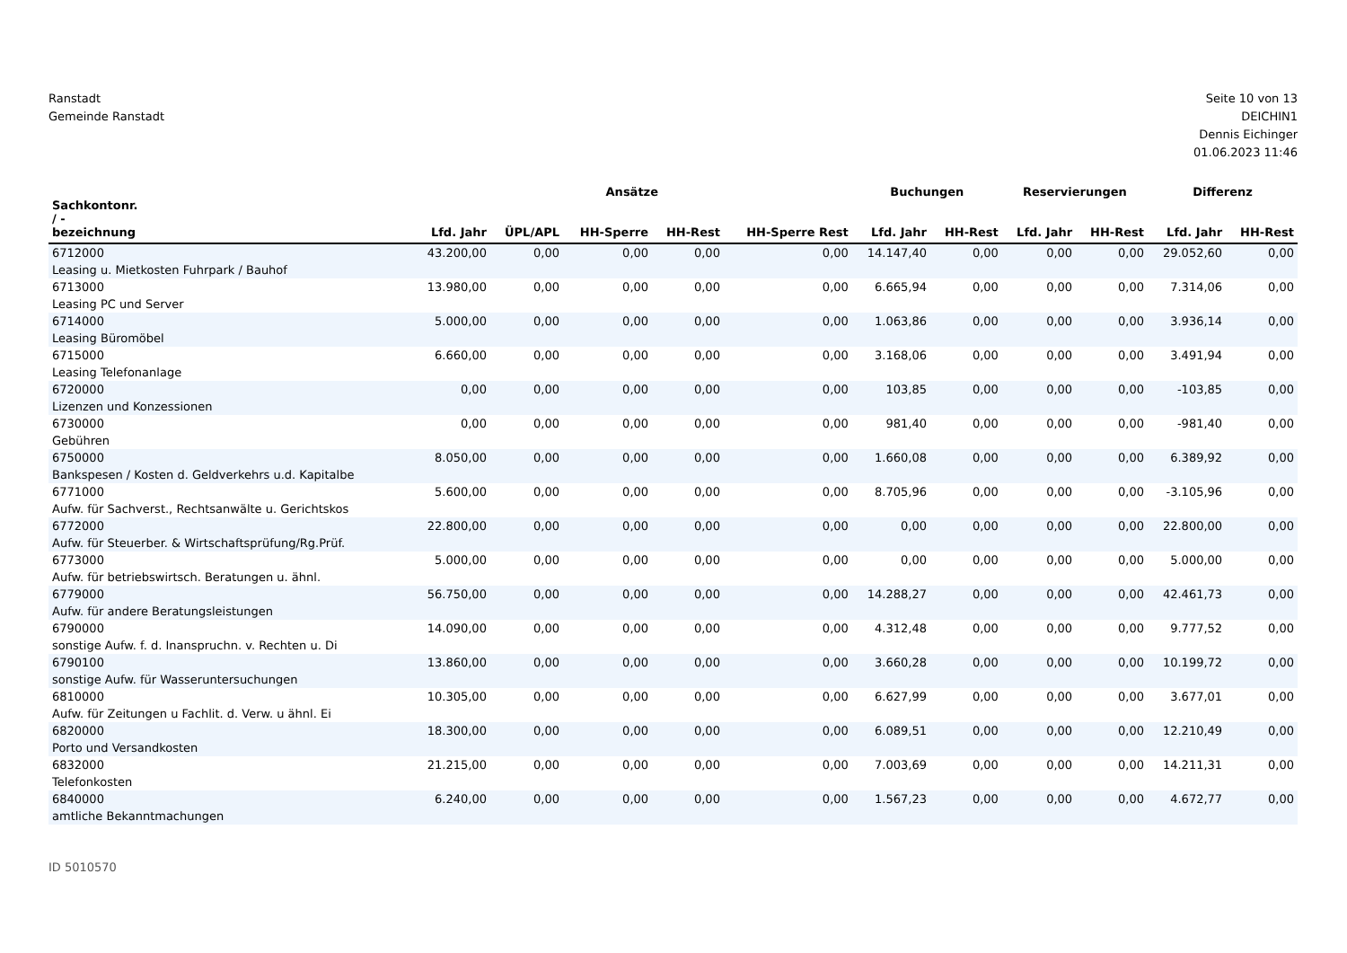Ranstadt
Gemeinde Ranstadt
Seite 10 von 13
DEICHIN1
Dennis Eichinger
01.06.2023 11:46
| | Ansätze | | | | | Buchungen | | Reservierungen | | Differenz | |
| --- | --- | --- | --- | --- | --- | --- | --- | --- | --- | --- | --- |
| Sachkontonr. / - bezeichnung | Lfd. Jahr | ÜPL/APL | HH-Sperre | HH-Rest | HH-Sperre Rest | Lfd. Jahr | HH-Rest | Lfd. Jahr | HH-Rest | Lfd. Jahr | HH-Rest |
| 6712000 Leasing u. Mietkosten Fuhrpark / Bauhof | 43.200,00 | 0,00 | 0,00 | 0,00 | 0,00 | 14.147,40 | 0,00 | 0,00 | 0,00 | 29.052,60 | 0,00 |
| 6713000 Leasing PC und Server | 13.980,00 | 0,00 | 0,00 | 0,00 | 0,00 | 6.665,94 | 0,00 | 0,00 | 0,00 | 7.314,06 | 0,00 |
| 6714000 Leasing Büromöbel | 5.000,00 | 0,00 | 0,00 | 0,00 | 0,00 | 1.063,86 | 0,00 | 0,00 | 0,00 | 3.936,14 | 0,00 |
| 6715000 Leasing Telefonanlage | 6.660,00 | 0,00 | 0,00 | 0,00 | 0,00 | 3.168,06 | 0,00 | 0,00 | 0,00 | 3.491,94 | 0,00 |
| 6720000 Lizenzen und Konzessionen | 0,00 | 0,00 | 0,00 | 0,00 | 0,00 | 103,85 | 0,00 | 0,00 | 0,00 | -103,85 | 0,00 |
| 6730000 Gebühren | 0,00 | 0,00 | 0,00 | 0,00 | 0,00 | 981,40 | 0,00 | 0,00 | 0,00 | -981,40 | 0,00 |
| 6750000 Bankspesen / Kosten d. Geldverkehrs u.d. Kapitalbe | 8.050,00 | 0,00 | 0,00 | 0,00 | 0,00 | 1.660,08 | 0,00 | 0,00 | 0,00 | 6.389,92 | 0,00 |
| 6771000 Aufw. für Sachverst., Rechtsanwälte u. Gerichtskos | 5.600,00 | 0,00 | 0,00 | 0,00 | 0,00 | 8.705,96 | 0,00 | 0,00 | 0,00 | -3.105,96 | 0,00 |
| 6772000 Aufw. für Steuerber. & Wirtschaftsprüfung/Rg.Prüf. | 22.800,00 | 0,00 | 0,00 | 0,00 | 0,00 | 0,00 | 0,00 | 0,00 | 0,00 | 22.800,00 | 0,00 |
| 6773000 Aufw. für betriebswirtsch. Beratungen u. ähnl. | 5.000,00 | 0,00 | 0,00 | 0,00 | 0,00 | 0,00 | 0,00 | 0,00 | 0,00 | 5.000,00 | 0,00 |
| 6779000 Aufw. für andere Beratungsleistungen | 56.750,00 | 0,00 | 0,00 | 0,00 | 0,00 | 14.288,27 | 0,00 | 0,00 | 0,00 | 42.461,73 | 0,00 |
| 6790000 sonstige Aufw. f. d. Inanspruchn. v. Rechten u. Di | 14.090,00 | 0,00 | 0,00 | 0,00 | 0,00 | 4.312,48 | 0,00 | 0,00 | 0,00 | 9.777,52 | 0,00 |
| 6790100 sonstige Aufw. für Wasseruntersuchungen | 13.860,00 | 0,00 | 0,00 | 0,00 | 0,00 | 3.660,28 | 0,00 | 0,00 | 0,00 | 10.199,72 | 0,00 |
| 6810000 Aufw. für Zeitungen u Fachlit. d. Verw. u ähnl. Ei | 10.305,00 | 0,00 | 0,00 | 0,00 | 0,00 | 6.627,99 | 0,00 | 0,00 | 0,00 | 3.677,01 | 0,00 |
| 6820000 Porto und Versandkosten | 18.300,00 | 0,00 | 0,00 | 0,00 | 0,00 | 6.089,51 | 0,00 | 0,00 | 0,00 | 12.210,49 | 0,00 |
| 6832000 Telefonkosten | 21.215,00 | 0,00 | 0,00 | 0,00 | 0,00 | 7.003,69 | 0,00 | 0,00 | 0,00 | 14.211,31 | 0,00 |
| 6840000 amtliche Bekanntmachungen | 6.240,00 | 0,00 | 0,00 | 0,00 | 0,00 | 1.567,23 | 0,00 | 0,00 | 0,00 | 4.672,77 | 0,00 |
ID 5010570